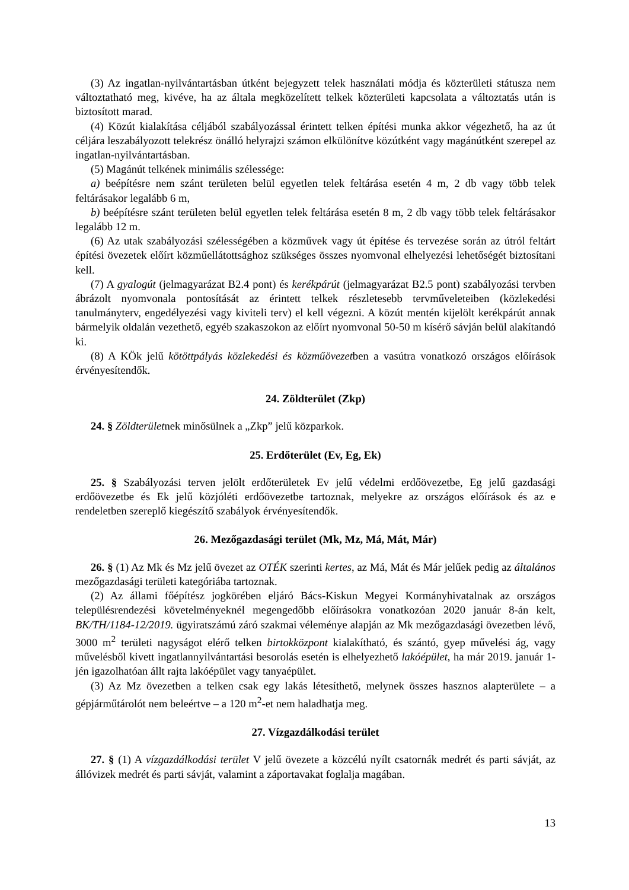(3) Az ingatlan-nyilvántartásban útként bejegyzett telek használati módja és közterületi státusza nem változtatható meg, kivéve, ha az általa megközelített telkek közterületi kapcsolata a változtatás után is biztosított marad.
(4) Közút kialakítása céljából szabályozással érintett telken építési munka akkor végezhető, ha az út céljára leszabályozott telekrész önálló helyrajzi számon elkülönítve közútként vagy magánútként szerepel az ingatlan-nyilvántartásban.
(5) Magánút telkének minimális szélessége:
a) beépítésre nem szánt területen belül egyetlen telek feltárása esetén 4 m, 2 db vagy több telek feltárásakor legalább 6 m,
b) beépítésre szánt területen belül egyetlen telek feltárása esetén 8 m, 2 db vagy több telek feltárásakor legalább 12 m.
(6) Az utak szabályozási szélességében a közművek vagy út építése és tervezése során az útról feltárt építési övezetek előírt közműellátottsághoz szükséges összes nyomvonal elhelyezési lehetőségét biztosítani kell.
(7) A gyalogút (jelmagyarázat B2.4 pont) és kerékpárút (jelmagyarázat B2.5 pont) szabályozási tervben ábrázolt nyomvonala pontosítását az érintett telkek részletesebb tervműveleteiben (közlekedési tanulmányterv, engedélyezési vagy kiviteli terv) el kell végezni. A közút mentén kijelölt kerékpárút annak bármelyik oldalán vezethető, egyéb szakaszokon az előírt nyomvonal 50-50 m kísérő sávján belül alakítandó ki.
(8) A KÖk jelű kötöttpályás közlekedési és közműövezetben a vasútra vonatkozó országos előírások érvényesítendők.
24. Zöldterület (Zkp)
24. § Zöldterületnek minősülnek a „Zkp” jelű közparkok.
25. Erdőterület (Ev, Eg, Ek)
25. § Szabályozási terven jelölt erdőterületek Ev jelű védelmi erdőövezetbe, Eg jelű gazdasági erdőövezetbe és Ek jelű közjóléti erdőövezetbe tartoznak, melyekre az országos előírások és az e rendeletben szereplő kiegészítő szabályok érvényesítendők.
26. Mezőgazdasági terület (Mk, Mz, Má, Mát, Már)
26. § (1) Az Mk és Mz jelű övezet az OTÉK szerinti kertes, az Má, Mát és Már jelűek pedig az általános mezőgazdasági területi kategóriába tartoznak.
(2) Az állami főépítész jogkörében eljáró Bács-Kiskun Megyei Kormányhivatalnak az országos településrendezési követelményeknél megengedőbb előírásokra vonatkozóan 2020 január 8-án kelt, BK/TH/1184-12/2019. ügyiratszámú záró szakmai véleménye alapján az Mk mezőgazdasági övezetben lévő, 3000 m<sup>2</sup> területi nagyságot elérő telken birtokközpont kialakítható, és szántó, gyep művelési ág, vagy művelésből kivett ingatlannyilvántartási besorolás esetén is elhelyezhető lakóépület, ha már 2019. január 1-jén igazolhatóan állt rajta lakóépület vagy tanyaépület.
(3) Az Mz övezetben a telken csak egy lakás létesíthető, melynek összes hasznos alapterülete – a gépjárműtárolót nem beleértve – a 120 m<sup>2</sup>-et nem haladhatja meg.
27. Vízgazdálkodási terület
27. § (1) A vízgazdálkodási terület V jelű övezete a közcélú nyílt csatornák medrét és parti sávját, az állóvizek medrét és parti sávját, valamint a záportavakat foglalja magában.
13